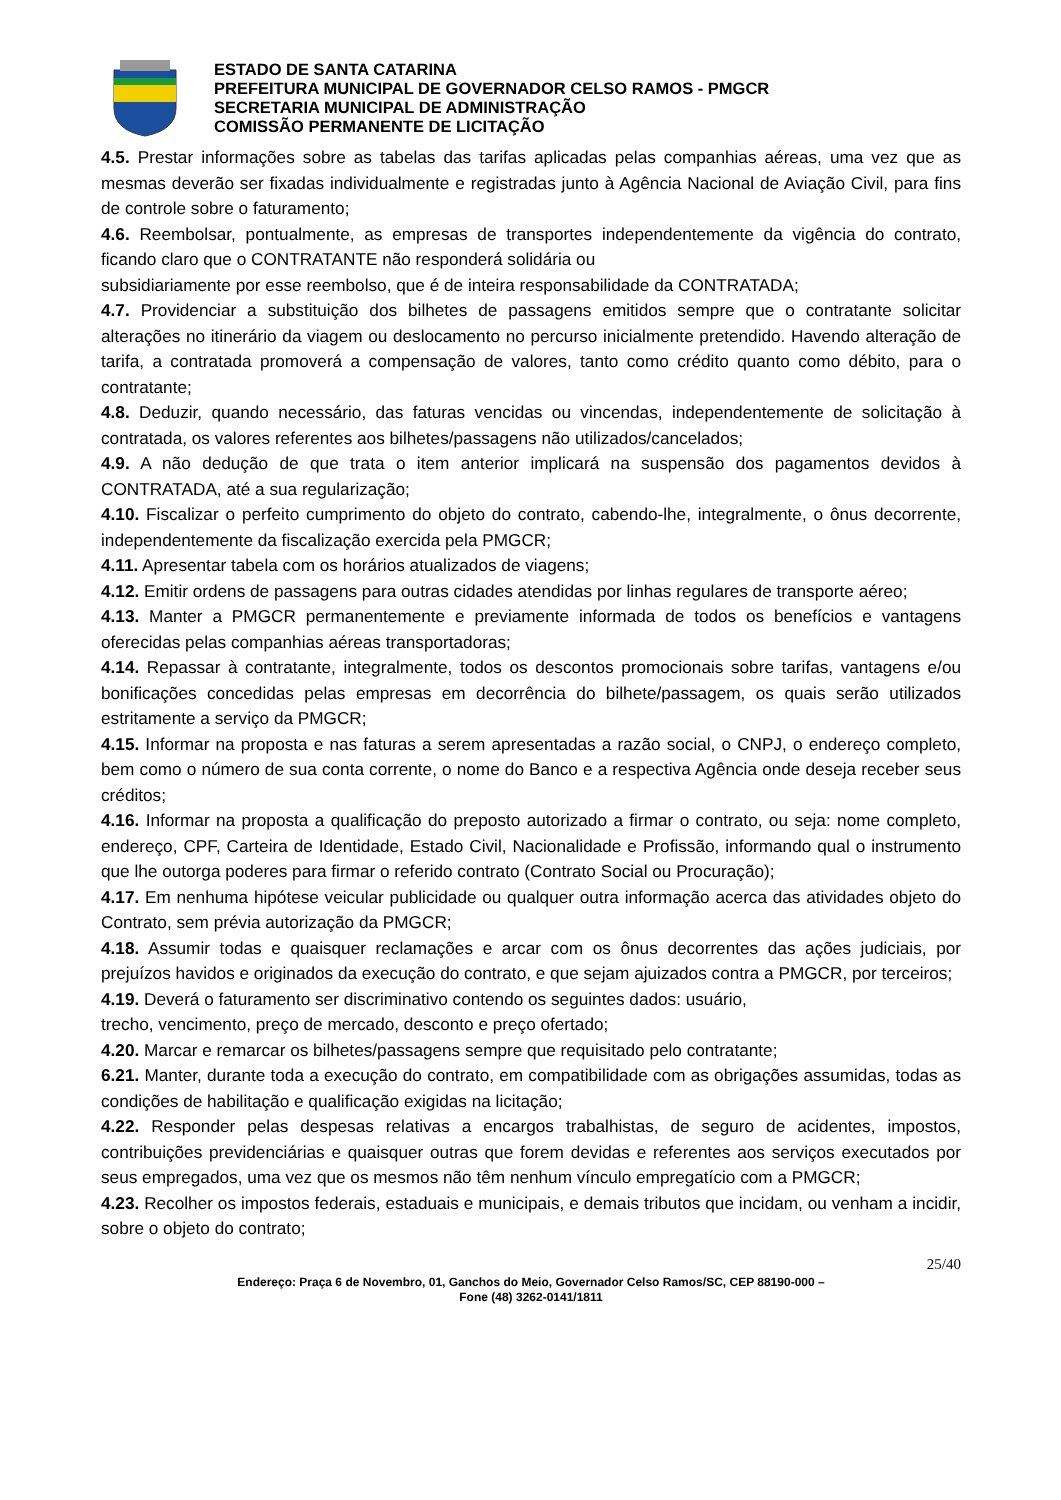ESTADO DE SANTA CATARINA
PREFEITURA MUNICIPAL DE GOVERNADOR CELSO RAMOS - PMGCR
SECRETARIA MUNICIPAL DE ADMINISTRAÇÃO
COMISSÃO PERMANENTE DE LICITAÇÃO
4.5. Prestar informações sobre as tabelas das tarifas aplicadas pelas companhias aéreas, uma vez que as mesmas deverão ser fixadas individualmente e registradas junto à Agência Nacional de Aviação Civil, para fins de controle sobre o faturamento;
4.6. Reembolsar, pontualmente, as empresas de transportes independentemente da vigência do contrato, ficando claro que o CONTRATANTE não responderá solidária ou
subsidiariamente por esse reembolso, que é de inteira responsabilidade da CONTRATADA;
4.7. Providenciar a substituição dos bilhetes de passagens emitidos sempre que o contratante solicitar alterações no itinerário da viagem ou deslocamento no percurso inicialmente pretendido. Havendo alteração de tarifa, a contratada promoverá a compensação de valores, tanto como crédito quanto como débito, para o contratante;
4.8. Deduzir, quando necessário, das faturas vencidas ou vincendas, independentemente de solicitação à contratada, os valores referentes aos bilhetes/passagens não utilizados/cancelados;
4.9. A não dedução de que trata o item anterior implicará na suspensão dos pagamentos devidos à CONTRATADA, até a sua regularização;
4.10. Fiscalizar o perfeito cumprimento do objeto do contrato, cabendo-lhe, integralmente, o ônus decorrente, independentemente da fiscalização exercida pela PMGCR;
4.11. Apresentar tabela com os horários atualizados de viagens;
4.12. Emitir ordens de passagens para outras cidades atendidas por linhas regulares de transporte aéreo;
4.13. Manter a PMGCR permanentemente e previamente informada de todos os benefícios e vantagens oferecidas pelas companhias aéreas transportadoras;
4.14. Repassar à contratante, integralmente, todos os descontos promocionais sobre tarifas, vantagens e/ou bonificações concedidas pelas empresas em decorrência do bilhete/passagem, os quais serão utilizados estritamente a serviço da PMGCR;
4.15. Informar na proposta e nas faturas a serem apresentadas a razão social, o CNPJ, o endereço completo, bem como o número de sua conta corrente, o nome do Banco e a respectiva Agência onde deseja receber seus créditos;
4.16. Informar na proposta a qualificação do preposto autorizado a firmar o contrato, ou seja: nome completo, endereço, CPF, Carteira de Identidade, Estado Civil, Nacionalidade e Profissão, informando qual o instrumento que lhe outorga poderes para firmar o referido contrato (Contrato Social ou Procuração);
4.17. Em nenhuma hipótese veicular publicidade ou qualquer outra informação acerca das atividades objeto do Contrato, sem prévia autorização da PMGCR;
4.18. Assumir todas e quaisquer reclamações e arcar com os ônus decorrentes das ações judiciais, por prejuízos havidos e originados da execução do contrato, e que sejam ajuizados contra a PMGCR, por terceiros;
4.19. Deverá o faturamento ser discriminativo contendo os seguintes dados: usuário,
trecho, vencimento, preço de mercado, desconto e preço ofertado;
4.20. Marcar e remarcar os bilhetes/passagens sempre que requisitado pelo contratante;
6.21. Manter, durante toda a execução do contrato, em compatibilidade com as obrigações assumidas, todas as condições de habilitação e qualificação exigidas na licitação;
4.22. Responder pelas despesas relativas a encargos trabalhistas, de seguro de acidentes, impostos, contribuições previdenciárias e quaisquer outras que forem devidas e referentes aos serviços executados por seus empregados, uma vez que os mesmos não têm nenhum vínculo empregatício com a PMGCR;
4.23. Recolher os impostos federais, estaduais e municipais, e demais tributos que incidam, ou venham a incidir, sobre o objeto do contrato;
25/40
Endereço: Praça 6 de Novembro, 01, Ganchos do Meio, Governador Celso Ramos/SC, CEP 88190-000 –
Fone (48) 3262-0141/1811